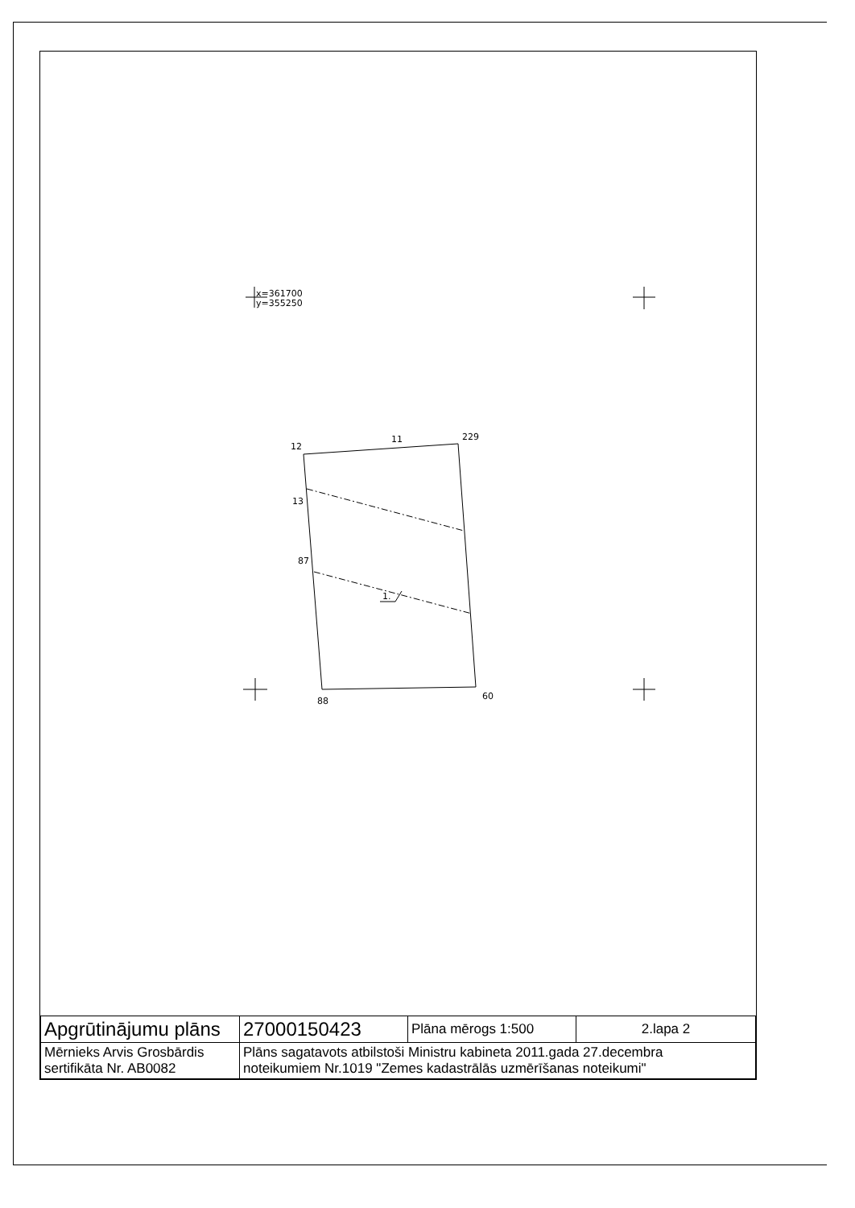x=361700
y=355250
1.
12
11
229
13
87
88
60
| Apgrūtinājumu plāns | 27000150423 | Plāna mērogs 1:500 | 2.lapa 2 |
| Mērnieks Arvis Grosbārdis sertifikāta Nr. AB0082 | Plāns sagatavots atbilstoši Ministru kabineta 2011.gada 27.decembra noteikumiem Nr.1019 "Zemes kadastrālās uzmērīšanas noteikumi" | | |